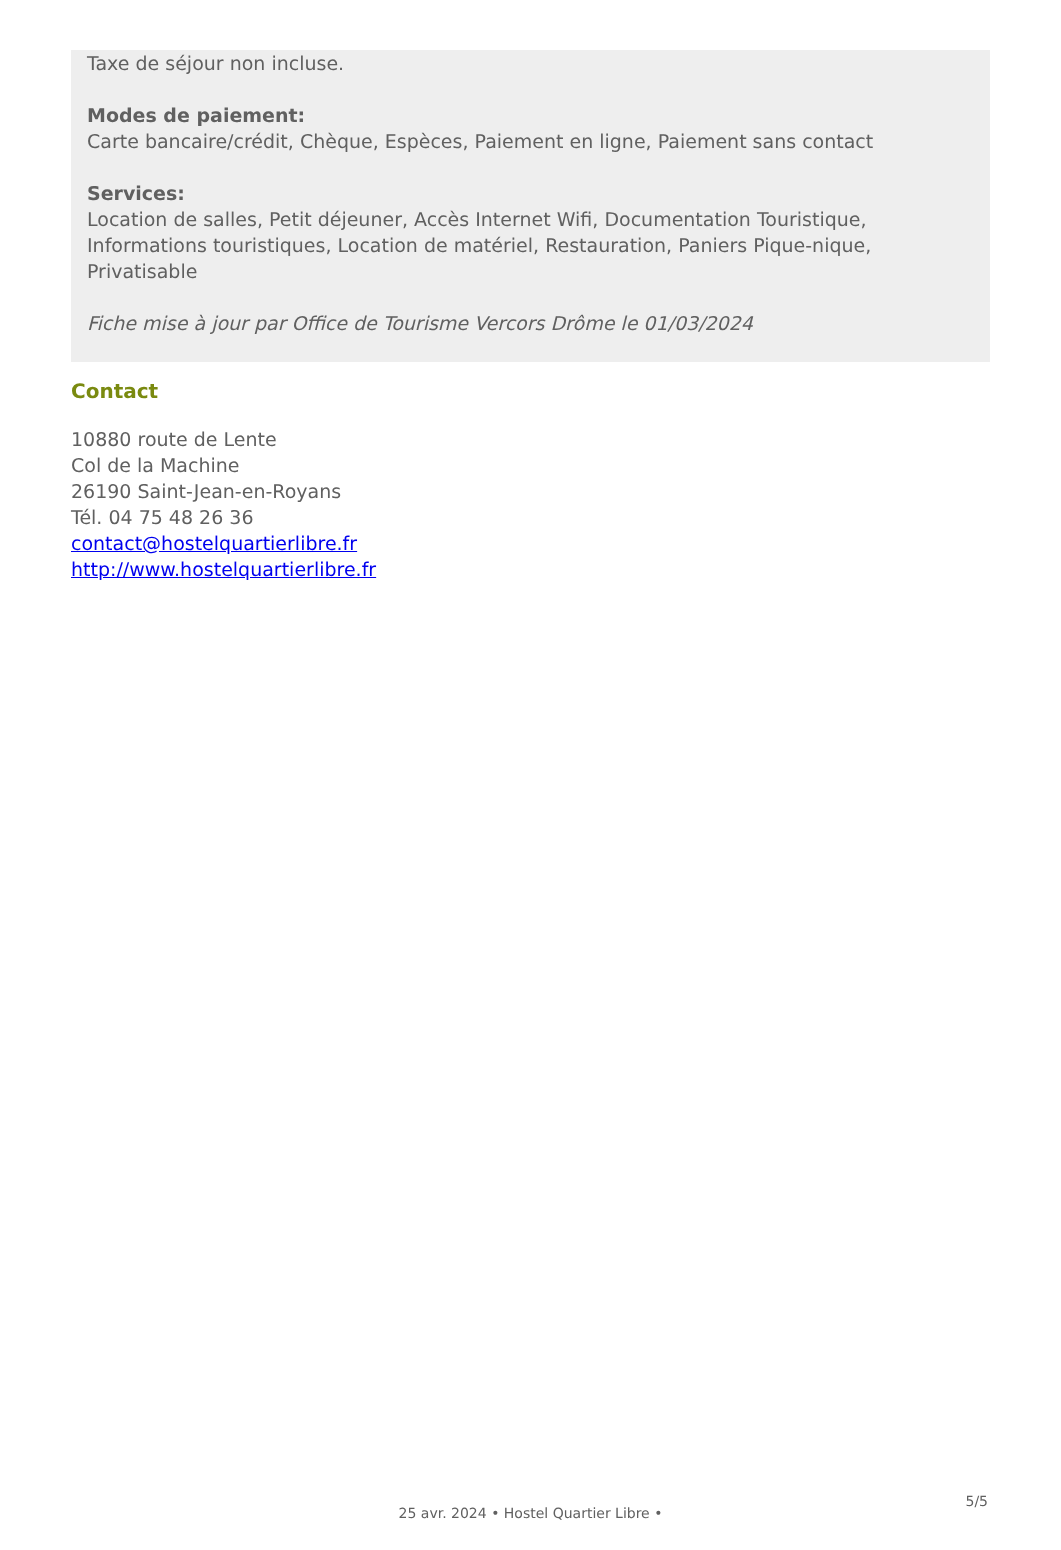Taxe de séjour non incluse.
Modes de paiement:
Carte bancaire/crédit, Chèque, Espèces, Paiement en ligne, Paiement sans contact
Services:
Location de salles, Petit déjeuner, Accès Internet Wifi, Documentation Touristique, Informations touristiques, Location de matériel, Restauration, Paniers Pique-nique, Privatisable
Fiche mise à jour par Office de Tourisme Vercors Drôme le 01/03/2024
Contact
10880 route de Lente
Col de la Machine
26190 Saint-Jean-en-Royans
Tél. 04 75 48 26 36
contact@hostelquartierlibre.fr
http://www.hostelquartierlibre.fr
5/5
25 avr. 2024 • Hostel Quartier Libre •